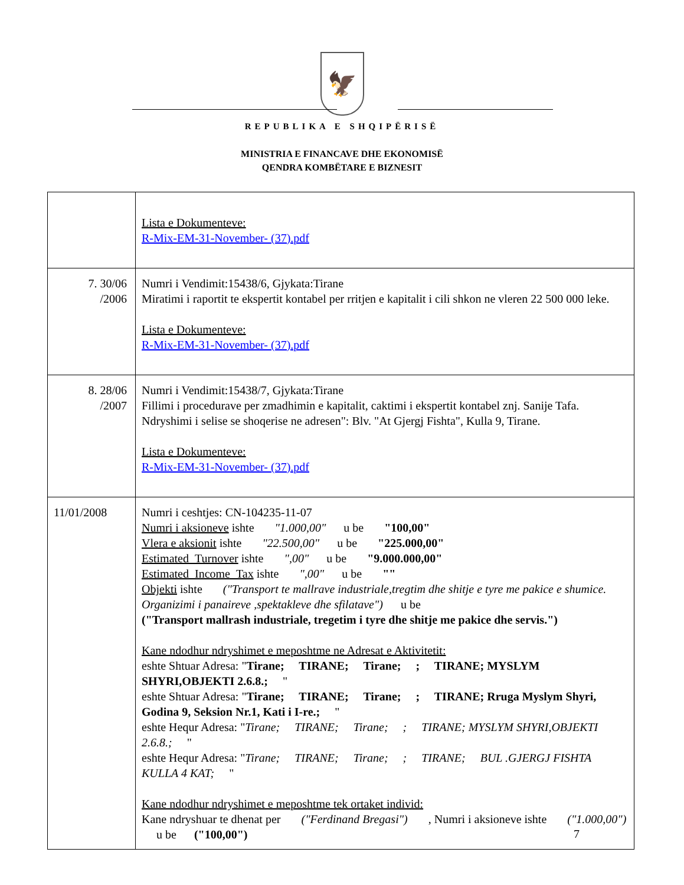🦅
REPUBLIKA E SHQIPËRISË
MINISTRIA E FINANCAVE DHE EKONOMISË
QENDRA KOMBËTARE E BIZNESIT
| | Lista e Dokumenteve: R-Mix-EM-31-November- (37).pdf |
| 7. 30/06 /2006 | Numri i Vendimit:15438/6, Gjykata:Tirane Miratimi i raportit te ekspertit kontabel per rritjen e kapitalit i cili shkon ne vleren 22 500 000 leke. Lista e Dokumenteve: R-Mix-EM-31-November- (37).pdf |
| 8. 28/06 /2007 | Numri i Vendimit:15438/7, Gjykata:Tirane Fillimi i procedurave per zmadhimin e kapitalit, caktimi i ekspertit kontabel znj. Sanije Tafa. Ndryshimi i selise se shoqerise ne adresen": Blv. "At Gjergj Fishta", Kulla 9, Tirane. Lista e Dokumenteve: R-Mix-EM-31-November- (37).pdf |
| 11/01/2008 | Numri i ceshtjes: CN-104235-11-07 Numri i aksioneve ishte "1.000,00" u be "100,00" Vlera e aksionit ishte "22.500,00" u be "225.000,00" Estimated_Turnover ishte ",00" u be "9.000.000,00" Estimated_Income_Tax ishte ",00" u be "" Objekti ishte ("Transport te mallrave industriale,tregtim dhe shitje e tyre me pakice e shumice. Organizimi i panaireve ,spektakleve dhe sfilatave") u be ("Transport mallrash industriale, tregetim i tyre dhe shitje me pakice dhe servis.") Kane ndodhur ndryshimet e meposhtme ne Adresat e Aktivitetit: eshte Shtuar Adresa: " Tirane; TIRANE; Tirane; ; TIRANE; MYSLYM SHYRI,OBJEKTI 2.6.8.; " eshte Shtuar Adresa: " Tirane; TIRANE; Tirane; ; TIRANE; Rruga Myslym Shyri, Godina 9, Seksion Nr.1, Kati i I-re.; " eshte Hequr Adresa: " Tirane; TIRANE; Tirane; ; TIRANE; MYSLYM SHYRI,OBJEKTI 2.6.8.; " eshte Hequr Adresa: " Tirane; TIRANE; Tirane; ; TIRANE; BUL .GJERGJ FISHTA KULLA 4 KAT; " Kane ndodhur ndryshimet e meposhtme tek ortaket individ: Kane ndryshuar te dhenat per ("Ferdinand Bregasi") , Numri i aksioneve ishte ("1.000,00") u be ("100,00") |
7